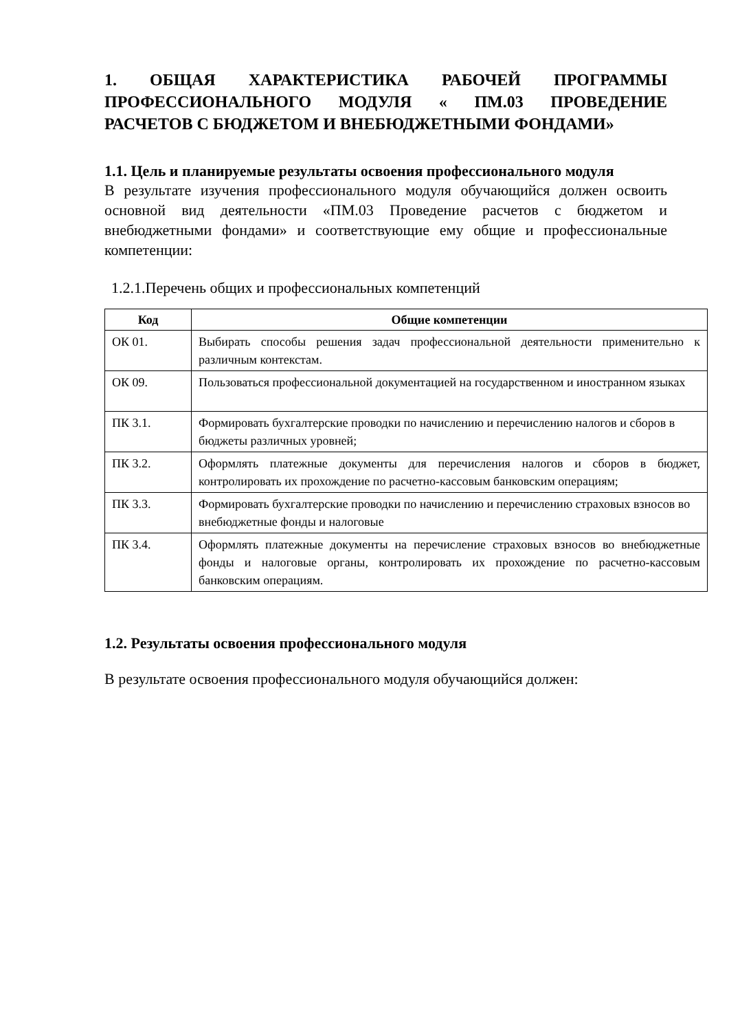1. ОБЩАЯ ХАРАКТЕРИСТИКА РАБОЧЕЙ ПРОГРАММЫ ПРОФЕССИОНАЛЬНОГО МОДУЛЯ « ПМ.03 ПРОВЕДЕНИЕ РАСЧЕТОВ С БЮДЖЕТОМ И ВНЕБЮДЖЕТНЫМИ ФОНДАМИ»
1.1. Цель и планируемые результаты освоения профессионального модуля
В результате изучения профессионального модуля обучающийся должен освоить основной вид деятельности «ПМ.03 Проведение расчетов с бюджетом и внебюджетными фондами» и соответствующие ему общие и профессиональные компетенции:
1.2.1.Перечень общих и профессиональных компетенций
| Код | Общие компетенции |
| --- | --- |
| ОК 01. | Выбирать способы решения задач профессиональной деятельности применительно к различным контекстам. |
| ОК 09. | Пользоваться профессиональной документацией на государственном и иностранном языках |
| ПК 3.1. | Формировать бухгалтерские проводки по начислению и перечислению налогов и сборов в бюджеты различных уровней; |
| ПК 3.2. | Оформлять платежные документы для перечисления налогов и сборов в бюджет, контролировать их прохождение по расчетно-кассовым банковским операциям; |
| ПК 3.3. | Формировать бухгалтерские проводки по начислению и перечислению страховых взносов во внебюджетные фонды и налоговые |
| ПК 3.4. | Оформлять платежные документы на перечисление страховых взносов во внебюджетные фонды и налоговые органы, контролировать их прохождение по расчетно-кассовым банковским операциям. |
1.2. Результаты освоения профессионального модуля
В результате освоения профессионального модуля обучающийся должен: